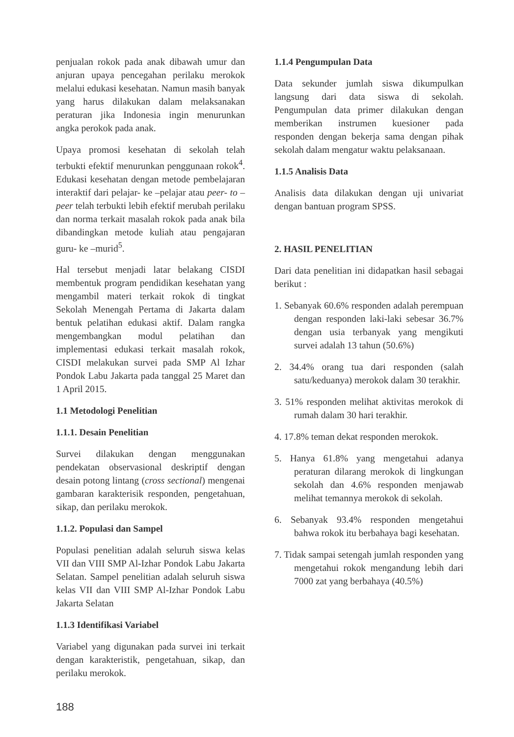penjualan rokok pada anak dibawah umur dan anjuran upaya pencegahan perilaku merokok melalui edukasi kesehatan. Namun masih banyak yang harus dilakukan dalam melaksanakan peraturan jika Indonesia ingin menurunkan angka perokok pada anak.
Upaya promosi kesehatan di sekolah telah terbukti efektif menurunkan penggunaan rokok<sup>4</sup>. Edukasi kesehatan dengan metode pembelajaran interaktif dari pelajar- ke –pelajar atau peer- to –peer telah terbukti lebih efektif merubah perilaku dan norma terkait masalah rokok pada anak bila dibandingkan metode kuliah atau pengajaran guru- ke –murid<sup>5</sup>.
Hal tersebut menjadi latar belakang CISDI membentuk program pendidikan kesehatan yang mengambil materi terkait rokok di tingkat Sekolah Menengah Pertama di Jakarta dalam bentuk pelatihan edukasi aktif. Dalam rangka mengembangkan modul pelatihan dan implementasi edukasi terkait masalah rokok, CISDI melakukan survei pada SMP Al Izhar Pondok Labu Jakarta pada tanggal 25 Maret dan 1 April 2015.
1.1 Metodologi Penelitian
1.1.1. Desain Penelitian
Survei dilakukan dengan menggunakan pendekatan observasional deskriptif dengan desain potong lintang (cross sectional) mengenai gambaran karakterisik responden, pengetahuan, sikap, dan perilaku merokok.
1.1.2. Populasi dan Sampel
Populasi penelitian adalah seluruh siswa kelas VII dan VIII SMP Al-Izhar Pondok Labu Jakarta Selatan. Sampel penelitian adalah seluruh siswa kelas VII dan VIII SMP Al-Izhar Pondok Labu Jakarta Selatan
1.1.3 Identifikasi Variabel
Variabel yang digunakan pada survei ini terkait dengan karakteristik, pengetahuan, sikap, dan perilaku merokok.
1.1.4 Pengumpulan Data
Data sekunder jumlah siswa dikumpulkan langsung dari data siswa di sekolah. Pengumpulan data primer dilakukan dengan memberikan instrumen kuesioner pada responden dengan bekerja sama dengan pihak sekolah dalam mengatur waktu pelaksanaan.
1.1.5 Analisis Data
Analisis data dilakukan dengan uji univariat dengan bantuan program SPSS.
2. HASIL PENELITIAN
Dari data penelitian ini didapatkan hasil sebagai berikut :
1. Sebanyak 60.6% responden adalah perempuan dengan responden laki-laki sebesar 36.7% dengan usia terbanyak yang mengikuti survei adalah 13 tahun (50.6%)
2. 34.4% orang tua dari responden (salah satu/keduanya) merokok dalam 30 terakhir.
3. 51% responden melihat aktivitas merokok di rumah dalam 30 hari terakhir.
4. 17.8% teman dekat responden merokok.
5. Hanya 61.8% yang mengetahui adanya peraturan dilarang merokok di lingkungan sekolah dan 4.6% responden menjawab melihat temannya merokok di sekolah.
6. Sebanyak 93.4% responden mengetahui bahwa rokok itu berbahaya bagi kesehatan.
7. Tidak sampai setengah jumlah responden yang mengetahui rokok mengandung lebih dari 7000 zat yang berbahaya (40.5%)
188